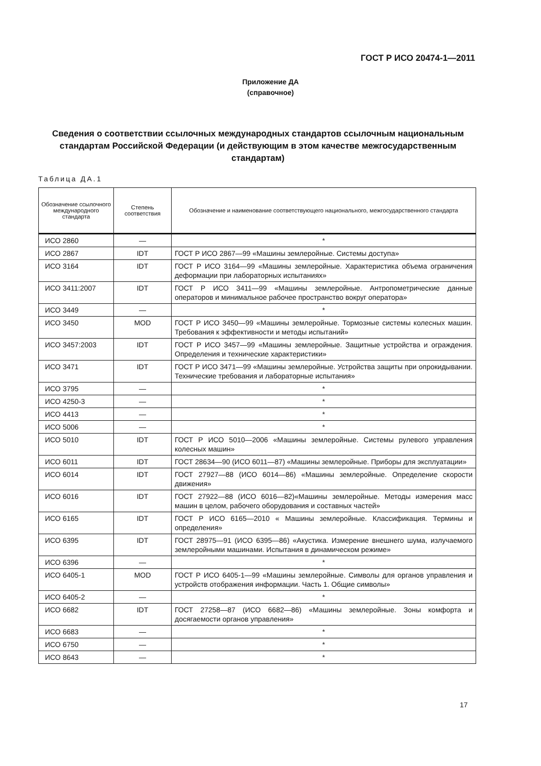ГОСТ Р ИСО 20474-1—2011
Приложение ДА
(справочное)
Сведения о соответствии ссылочных международных стандартов ссылочным национальным стандартам Российской Федерации (и действующим в этом качестве межгосударственным стандартам)
Таблица ДА.1
| Обозначение ссылочного международного стандарта | Степень соответствия | Обозначение и наименование соответствующего национального, межгосударственного стандарта |
| --- | --- | --- |
| ИСО 2860 | — | * |
| ИСО 2867 | IDT | ГОСТ Р ИСО 2867—99 «Машины землеройные. Системы доступа» |
| ИСО 3164 | IDT | ГОСТ Р ИСО 3164—99 «Машины землеройные. Характеристика объема ограничения деформации при лабораторных испытаниях» |
| ИСО 3411:2007 | IDT | ГОСТ Р ИСО 3411—99 «Машины землеройные. Антропометрические данные операторов и минимальное рабочее пространство вокруг оператора» |
| ИСО 3449 | — | * |
| ИСО 3450 | MOD | ГОСТ Р ИСО 3450—99 «Машины землеройные. Тормозные системы колесных машин. Требования к эффективности и методы испытаний» |
| ИСО 3457:2003 | IDT | ГОСТ Р ИСО 3457—99 «Машины землеройные. Защитные устройства и ограждения. Определения и технические характеристики» |
| ИСО 3471 | IDT | ГОСТ Р ИСО 3471—99 «Машины землеройные. Устройства защиты при опрокидывании. Технические требования и лабораторные испытания» |
| ИСО 3795 | — | * |
| ИСО 4250-3 | — | * |
| ИСО 4413 | — | * |
| ИСО 5006 | — | * |
| ИСО 5010 | IDT | ГОСТ Р ИСО 5010—2006 «Машины землеройные. Системы рулевого управления колесных машин» |
| ИСО 6011 | IDT | ГОСТ 28634—90 (ИСО 6011—87) «Машины землеройные. Приборы для эксплуатации» |
| ИСО 6014 | IDT | ГОСТ 27927—88 (ИСО 6014—86) «Машины землеройные. Определение скорости движения» |
| ИСО 6016 | IDT | ГОСТ 27922—88 (ИСО 6016—82)«Машины землеройные. Методы измерения масс машин в целом, рабочего оборудования и составных частей» |
| ИСО 6165 | IDT | ГОСТ Р ИСО 6165—2010 « Машины землеройные. Классификация. Термины и определения» |
| ИСО 6395 | IDT | ГОСТ 28975—91 (ИСО 6395—86) «Акустика. Измерение внешнего шума, излучаемого землеройными машинами. Испытания в динамическом режиме» |
| ИСО 6396 | — | * |
| ИСО 6405-1 | MOD | ГОСТ Р ИСО 6405-1—99 «Машины землеройные. Символы для органов управления и устройств отображения информации. Часть 1. Общие символы» |
| ИСО 6405-2 | — | * |
| ИСО 6682 | IDT | ГОСТ 27258—87 (ИСО 6682—86) «Машины землеройные. Зоны комфорта и досягаемости органов управления» |
| ИСО 6683 | — | * |
| ИСО 6750 | — | * |
| ИСО 8643 | — | * |
17